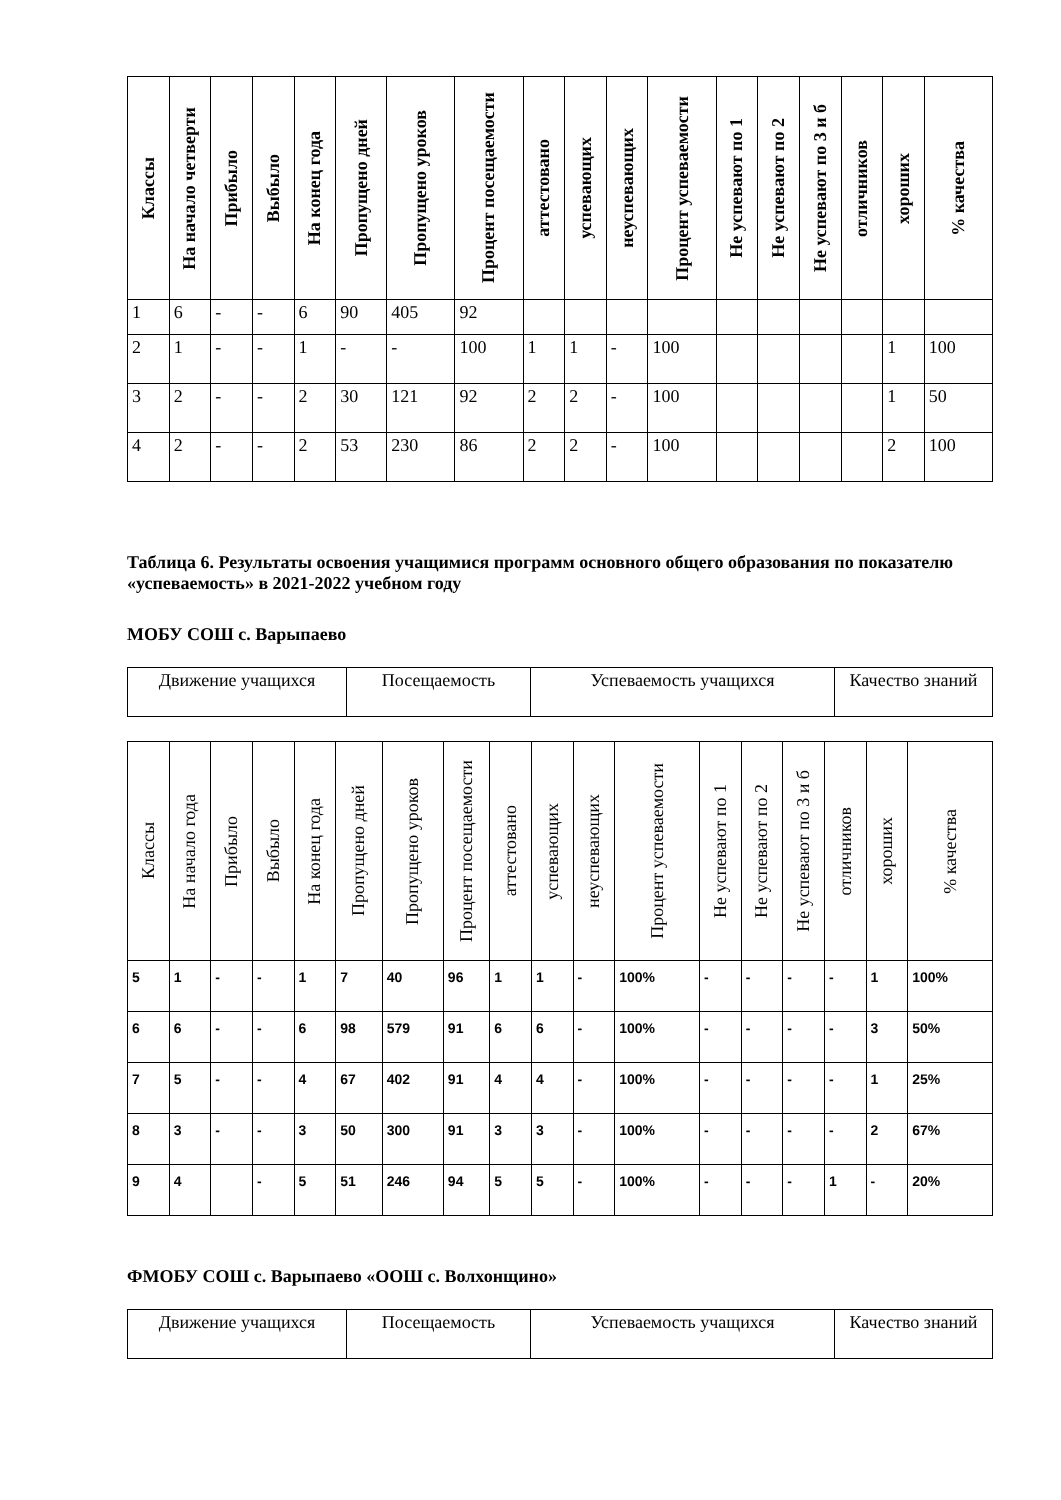| Классы | На начало четверти | Прибыло | Выбыло | На конец года | Пропущено дней | Пропущено уроков | Процент посещаемости | аттестовано | успевающих | неуспевающих | Процент успеваемости | Не успевают по 1 | Не успевают по 2 | Не успевают по 3 и б | отличников | хороших | % качества |
| --- | --- | --- | --- | --- | --- | --- | --- | --- | --- | --- | --- | --- | --- | --- | --- | --- | --- |
| 1 | 6 | - | - | 6 | 90 | 405 | 92 | | | | | | | | | | |
| 2 | 1 | - | - | 1 | - | - | 100 | 1 | 1 | - | 100 | | | | | 1 | 100 |
| 3 | 2 | - | - | 2 | 30 | 121 | 92 | 2 | 2 | - | 100 | | | | | 1 | 50 |
| 4 | 2 | - | - | 2 | 53 | 230 | 86 | 2 | 2 | - | 100 | | | | | 2 | 100 |
Таблица 6. Результаты освоения учащимися программ основного общего образования по показателю «успеваемость» в 2021-2022 учебном году
МОБУ СОШ с. Варыпаево
| Движение учащихся | Посещаемость | Успеваемость учащихся | Качество знаний |
| Классы | На начало года | Прибыло | Выбыло | На конец года | Пропущено дней | Пропущено уроков | Процент посещаемости | аттестовано | успевающих | неуспевающих | Процент успеваемости | Не успевают по 1 | Не успевают по 2 | Не успевают по 3 и б | отличников | хороших | % качества |
| --- | --- | --- | --- | --- | --- | --- | --- | --- | --- | --- | --- | --- | --- | --- | --- | --- | --- |
| 5 | 1 | - | - | 1 | 7 | 40 | 96 | 1 | 1 | - | 100% | - | - | - | - | 1 | 100% |
| 6 | 6 | - | - | 6 | 98 | 579 | 91 | 6 | 6 | - | 100% | - | - | - | - | 3 | 50% |
| 7 | 5 | - | - | 4 | 67 | 402 | 91 | 4 | 4 | - | 100% | - | - | - | - | 1 | 25% |
| 8 | 3 | - | - | 3 | 50 | 300 | 91 | 3 | 3 | - | 100% | - | - | - | - | 2 | 67% |
| 9 | 4 | | - | 5 | 51 | 246 | 94 | 5 | 5 | - | 100% | - | - | - | 1 | - | 20% |
ФМОБУ СОШ с. Варыпаево «ООШ с. Волхонщино»
| Движение учащихся | Посещаемость | Успеваемость учащихся | Качество знаний |